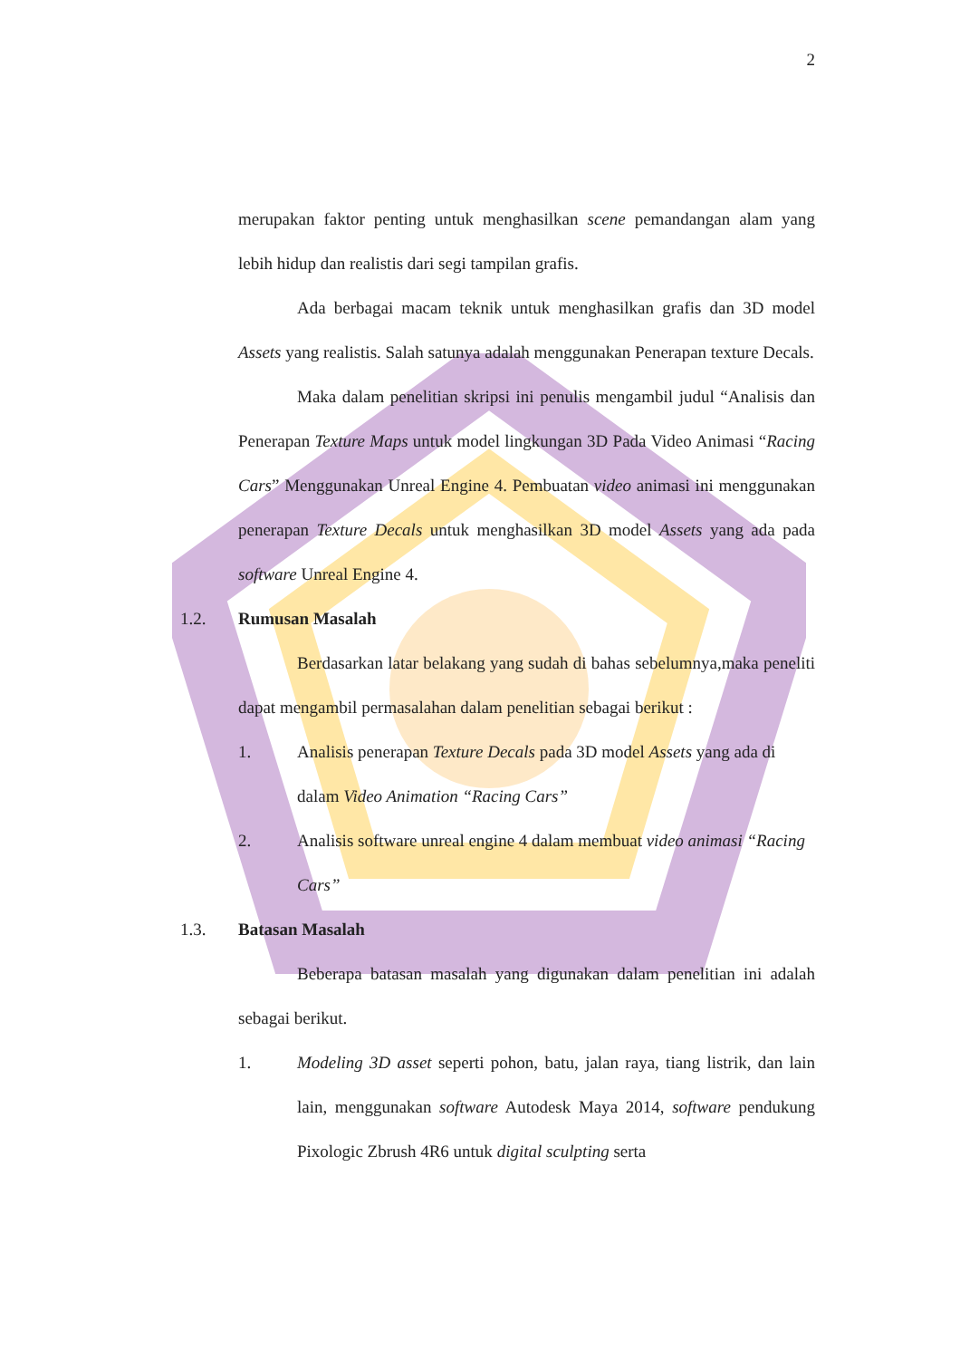2
merupakan faktor penting untuk menghasilkan scene pemandangan alam yang lebih hidup dan realistis dari segi tampilan grafis.
Ada berbagai macam teknik untuk menghasilkan grafis dan 3D model Assets yang realistis. Salah satunya adalah menggunakan Penerapan texture Decals.
Maka dalam penelitian skripsi ini penulis mengambil judul “Analisis dan Penerapan Texture Maps untuk model lingkungan 3D Pada Video Animasi “Racing Cars” Menggunakan Unreal Engine 4. Pembuatan video animasi ini menggunakan penerapan Texture Decals untuk menghasilkan 3D model Assets yang ada pada software Unreal Engine 4.
1.2. Rumusan Masalah
Berdasarkan latar belakang yang sudah di bahas sebelumnya,maka peneliti dapat mengambil permasalahan dalam penelitian sebagai berikut :
1. Analisis penerapan Texture Decals pada 3D model Assets yang ada di dalam Video Animation “Racing Cars”
2. Analisis software unreal engine 4 dalam membuat video animasi “Racing Cars”
1.3. Batasan Masalah
Beberapa batasan masalah yang digunakan dalam penelitian ini adalah sebagai berikut.
1. Modeling 3D asset seperti pohon, batu, jalan raya, tiang listrik, dan lain lain, menggunakan software Autodesk Maya 2014, software pendukung Pixologic Zbrush 4R6 untuk digital sculpting serta